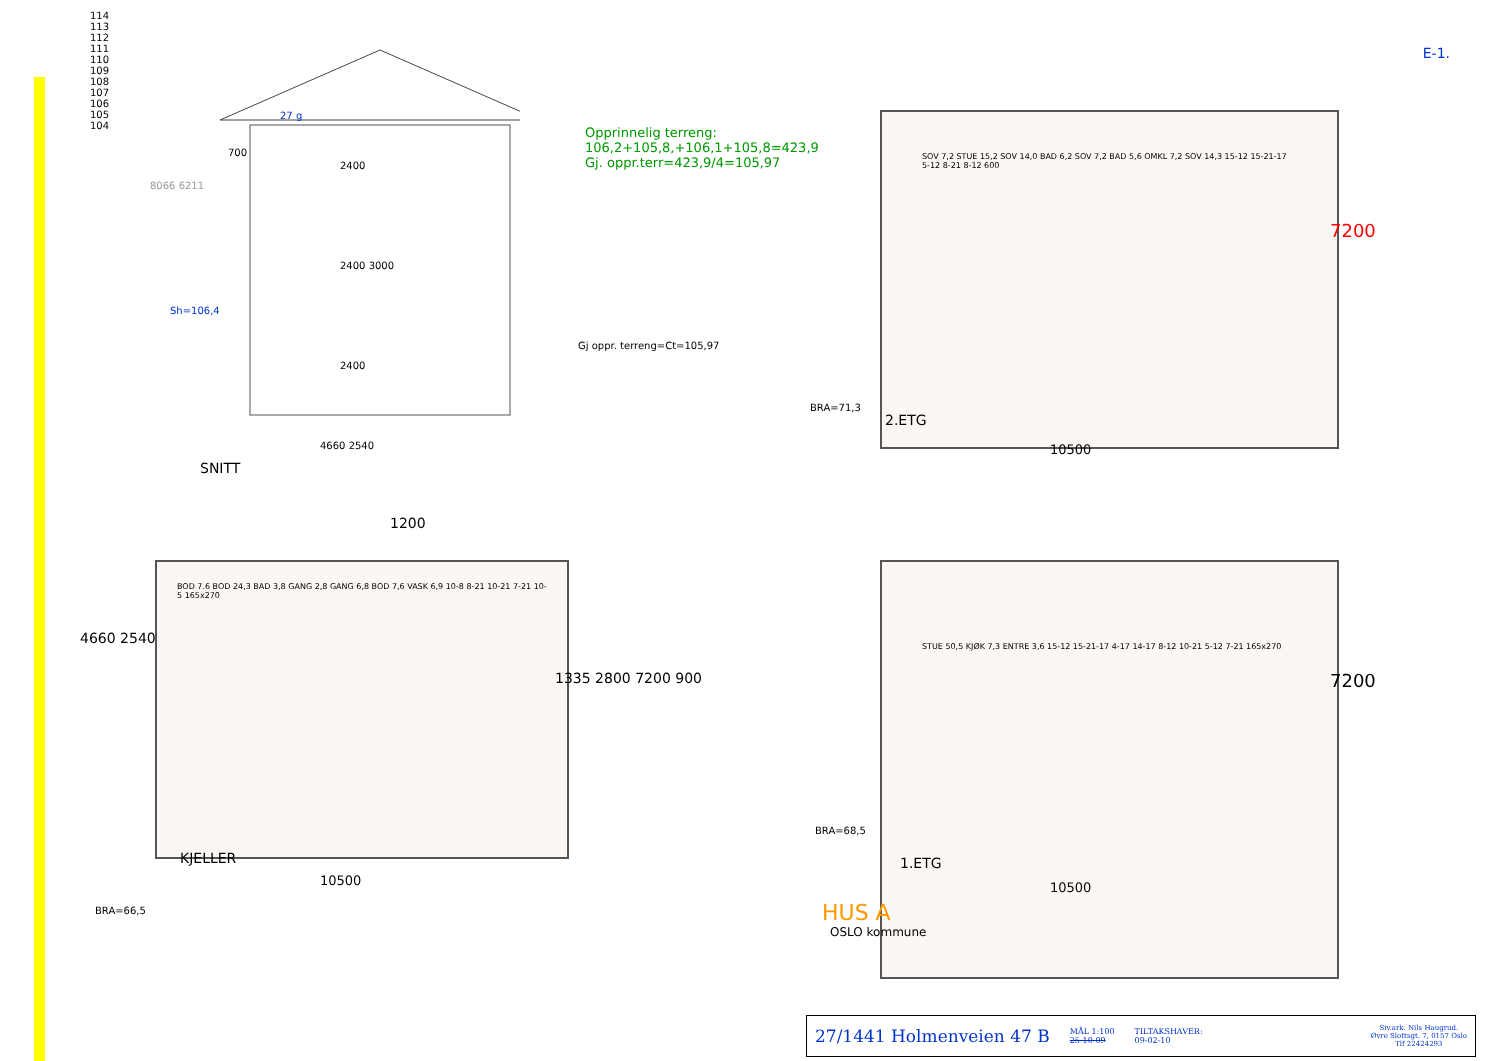114
113
112
111
110
109
108
107
106
105
104
27 g
700
Sh=106,4
8066 6211
2400
2400 3000
2400
Opprinnelig terreng:
106,2+105,8,+106,1+105,8=423,9
Gj. oppr.terr=423,9/4=105,97
Gj oppr. terreng=Ct=105,97
4660 2540
SNITT
E-1.
SOV 7,2 STUE 15,2 SOV 14,0 BAD 6,2 SOV 7,2 BAD 5,6 OMKL 7,2 SOV 14,3 15-12 15-21-17 5-12 8-21 8-12 600
7200
BRA=71,3
2.ETG
10500
BOD 7.6 BOD 24,3 BAD 3,8 GANG 2,8 GANG 6,8 BOD 7,6 VASK 6,9 10-8 8-21 10-21 7-21 10-5 165x270
1200
4660 2540
1335 2800 7200 900
KJELLER
10500
STUE 50,5 KJØK 7,3 ENTRE 3,6 15-12 15-21-17 4-17 14-17 8-12 10-21 5-12 7-21 165x270
7200
BRA=68,5
1.ETG
10500
BRA=66,5
HUS A
OSLO kommune
27/1441 Holmenveien 47 B
MÅL 1:100
25-10-09
TILTAKSHAVER:
09-02-10
Siv.ark. Nils Haugrud.
Øvre Slottsgt. 7, 0157 Oslo
Tlf 22424293